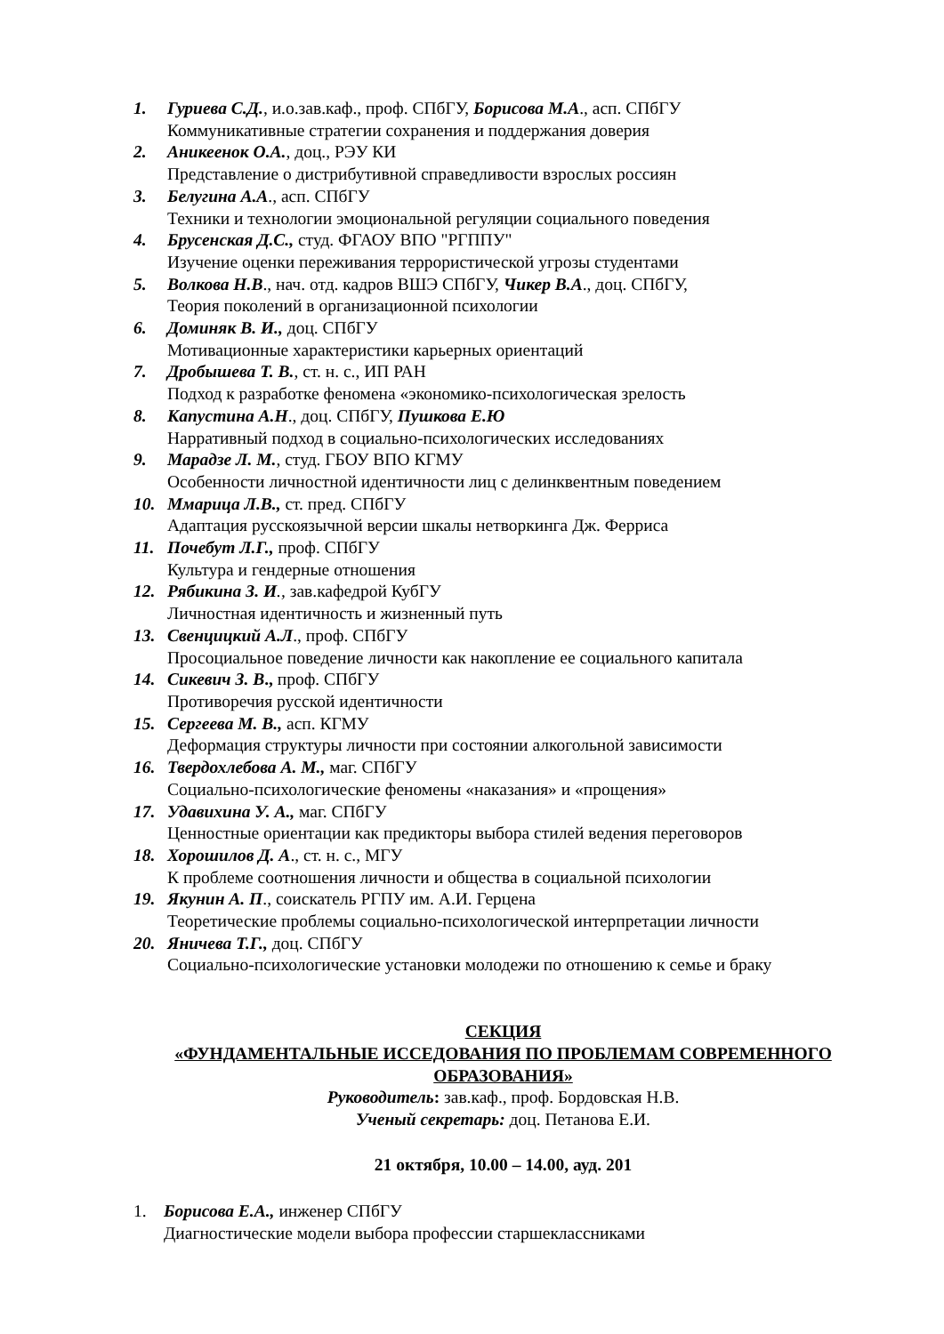1. Гуриева С.Д., и.о.зав.каф., проф. СПбГУ, Борисова М.А., асп. СПбГУ
Коммуникативные стратегии сохранения и поддержания доверия
2. Аникеенок О.А., доц., РЭУ КИ
Представление о дистрибутивной справедливости взрослых россиян
3. Белугина А.А., асп. СПбГУ
Техники и технологии эмоциональной регуляции социального поведения
4. Брусенская Д.С., студ. ФГАОУ ВПО "РГППУ"
Изучение оценки переживания террористической угрозы студентами
5. Волкова Н.В., нач. отд. кадров ВШЭ СПбГУ, Чикер В.А., доц. СПбГУ,
Теория поколений в организационной психологии
6. Доминяк В. И., доц. СПбГУ
Мотивационные характеристики карьерных ориентаций
7. Дробышева Т. В., ст. н. с., ИП РАН
Подход к разработке феномена «экономико-психологическая зрелость
8. Капустина А.Н., доц. СПбГУ, Пушкова Е.Ю
Нарративный подход в социально-психологических исследованиях
9. Марадзе Л. М., студ. ГБОУ ВПО КГМУ
Особенности личностной идентичности лиц с делинквентным поведением
10. Ммарица Л.В., ст. пред. СПбГУ
Адаптация русскоязычной версии шкалы нетворкинга Дж. Ферриса
11. Почебут Л.Г., проф. СПбГУ
Культура и гендерные отношения
12. Рябикина З. И., зав.кафедрой КубГУ
Личностная идентичность и жизненный путь
13. Свенцицкий А.Л., проф. СПбГУ
Просоциальное поведение личности как накопление ее социального капитала
14. Сикевич З. В., проф. СПбГУ
Противоречия русской идентичности
15. Сергеева М. В., асп. КГМУ
Деформация структуры личности при состоянии алкогольной зависимости
16. Твердохлебова А. М., маг. СПбГУ
Социально-психологические феномены «наказания» и «прощения»
17. Удавихина У. А., маг. СПбГУ
Ценностные ориентации как предикторы выбора стилей ведения переговоров
18. Хорошилов Д. А., ст. н. с., МГУ
К проблеме соотношения личности и общества в социальной психологии
19. Якунин А. П., соискатель РГПУ им. А.И. Герцена
Теоретические проблемы социально-психологической интерпретации личности
20. Яничева Т.Г., доц. СПбГУ
Социально-психологические установки молодежи по отношению к семье и браку
СЕКЦИЯ
«ФУНДАМЕНТАЛЬНЫЕ ИССЕДОВАНИЯ ПО ПРОБЛЕМАМ СОВРЕМЕННОГО ОБРАЗОВАНИЯ»
Руководитель: зав.каф., проф. Бордовская Н.В.
Ученый секретарь: доц. Петанова Е.И.
21 октября, 10.00 – 14.00, ауд. 201
1. Борисова Е.А., инженер СПбГУ
Диагностические модели выбора профессии старшеклассниками